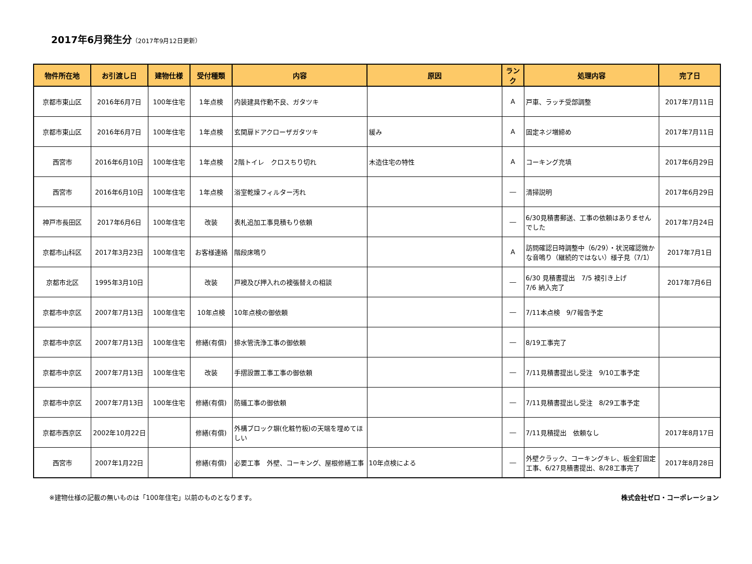2017年6月発生分（2017年9月12日更新）
| 物件所在地 | お引渡し日 | 建物仕様 | 受付種類 | 内容 | 原因 | ランク | 処理内容 | 完了日 |
| --- | --- | --- | --- | --- | --- | --- | --- | --- |
| 京都市東山区 | 2016年6月7日 | 100年住宅 | 1年点検 | 内装建具作動不良、ガタツキ | | A | 戸車、ラッチ受部調整 | 2017年7月11日 |
| 京都市東山区 | 2016年6月7日 | 100年住宅 | 1年点検 | 玄関扉ドアクローザガタツキ | 緩み | A | 固定ネジ増締め | 2017年7月11日 |
| 西宮市 | 2016年6月10日 | 100年住宅 | 1年点検 | 2階トイレ クロスちり切れ | 木造住宅の特性 | A | コーキング充填 | 2017年6月29日 |
| 西宮市 | 2016年6月10日 | 100年住宅 | 1年点検 | 浴室乾燥フィルター汚れ | | ― | 清掃説明 | 2017年6月29日 |
| 神戸市長田区 | 2017年6月6日 | 100年住宅 | 改装 | 表札追加工事見積もり依頼 | | ― | 6/30見積書郵送、工事の依頼はありませんでした | 2017年7月24日 |
| 京都市山科区 | 2017年3月23日 | 100年住宅 | お客様連絡 | 階段床鳴り | | A | 訪問確認日時調整中（6/29）・状況確認微かな音鳴り（継続的ではない）様子見（7/1） | 2017年7月1日 |
| 京都市北区 | 1995年3月10日 | | 改装 | 戸襖及び押入れの襖張替えの相談 | | ― | 6/30 見積書提出 7/5 襖引き上げ 7/6 納入完了 | 2017年7月6日 |
| 京都市中京区 | 2007年7月13日 | 100年住宅 | 10年点検 | 10年点検の御依頼 | | ― | 7/11本点検 9/7報告予定 | |
| 京都市中京区 | 2007年7月13日 | 100年住宅 | 修繕(有償) | 排水管洗浄工事の御依頼 | | ― | 8/19工事完了 | |
| 京都市中京区 | 2007年7月13日 | 100年住宅 | 改装 | 手摺設置工事工事の御依頼 | | ― | 7/11見積書提出し受注 9/10工事予定 | |
| 京都市中京区 | 2007年7月13日 | 100年住宅 | 修繕(有償) | 防蟻工事の御依頼 | | ― | 7/11見積書提出し受注 8/29工事予定 | |
| 京都市西京区 | 2002年10月22日 | | 修繕(有償) | 外構ブロック塀(化粧竹板)の天端を埋めてほしい | | ― | 7/11見積提出 依頼なし | 2017年8月17日 |
| 西宮市 | 2007年1月22日 | | 修繕(有償) | 必要工事 外壁、コーキング、屋根修繕工事 | 10年点検による | ― | 外壁クラック、コーキングキレ、板金釘固定工事、6/27見積書提出、8/28工事完了 | 2017年8月28日 |
※建物仕様の記載の無いものは「100年住宅」以前のものとなります。 株式会社ゼロ・コーポレーション